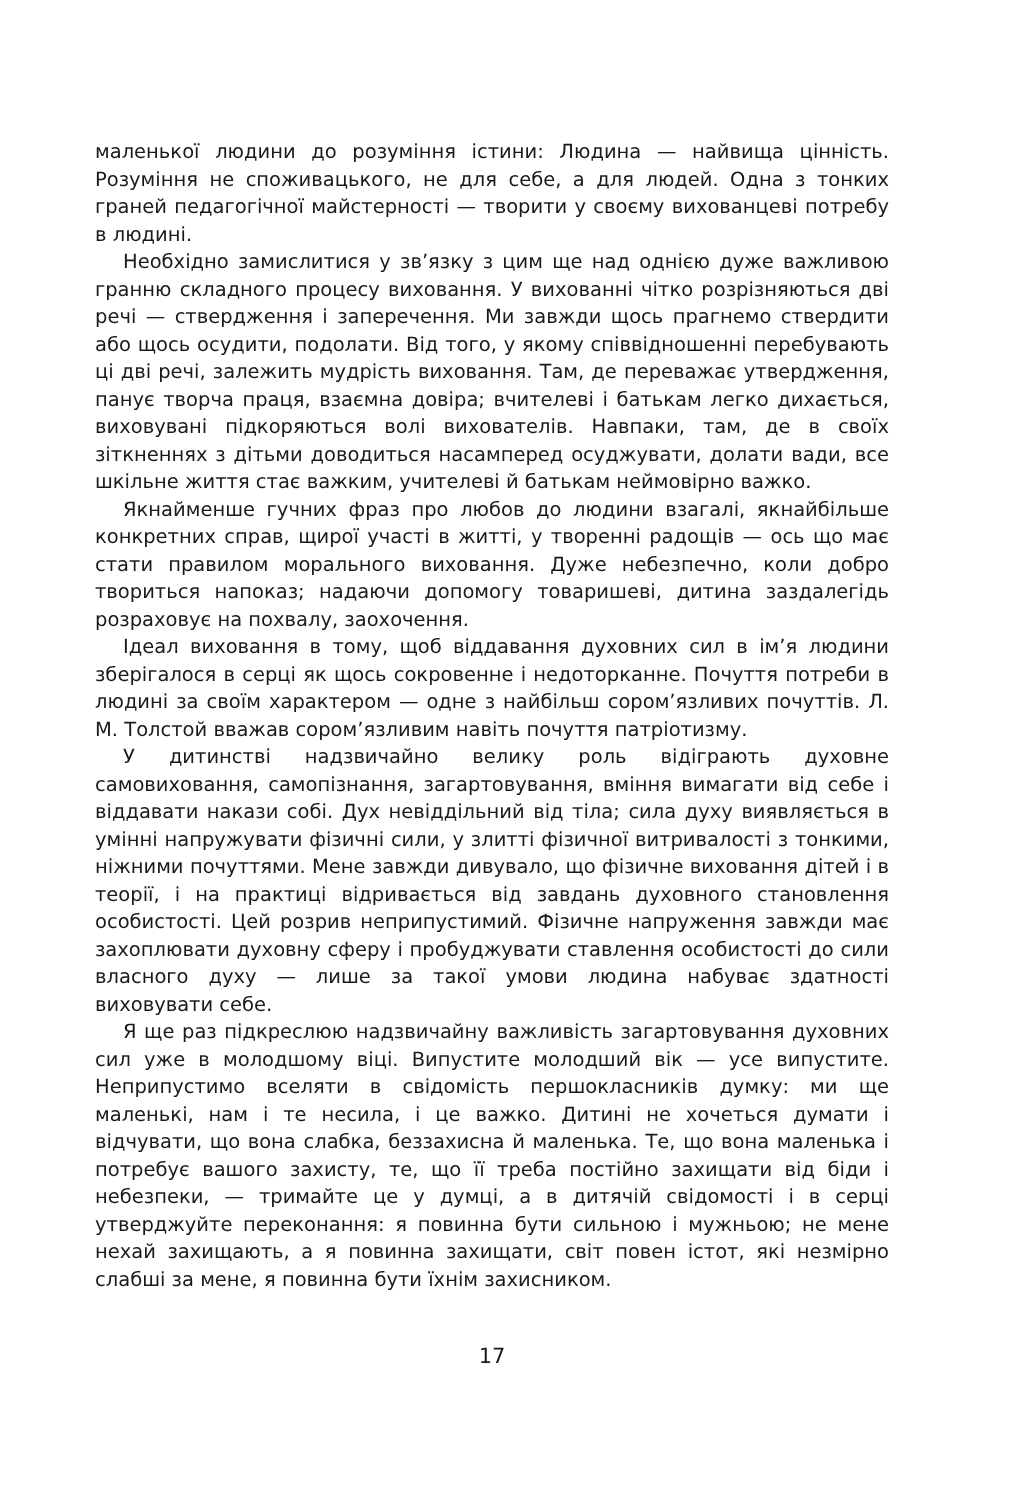маленької людини до розуміння істини: Людина — найвища цінність. Розуміння не споживацького, не для себе, а для людей. Одна з тонких граней педагогічної майстерності — творити у своєму вихованцеві потребу в людині.
Необхідно замислитися у зв’язку з цим ще над однією дуже важливою гранню складного процесу виховання. У вихованні чітко розрізняються дві речі — ствердження і заперечення. Ми завжди щось прагнемо ствердити або щось осудити, подолати. Від того, у якому співвідношенні перебувають ці дві речі, залежить мудрість виховання. Там, де переважає утвердження, панує творча праця, взаємна довіра; вчителеві і батькам легко дихається, виховувані підкоряються волі вихователів. Навпаки, там, де в своїх зіткненнях з дітьми доводиться насамперед осуджувати, долати вади, все шкільне життя стає важким, учителеві й батькам неймовірно важко.
Якнайменше гучних фраз про любов до людини взагалі, якнайбільше конкретних справ, щирої участі в житті, у творенні радощів — ось що має стати правилом морального виховання. Дуже небезпечно, коли добро твориться напоказ; надаючи допомогу товаришеві, дитина заздалегідь розраховує на похвалу, заохочення.
Ідеал виховання в тому, щоб віддавання духовних сил в ім’я людини зберігалося в серці як щось сокровенне і недоторканне. Почуття потреби в людині за своїм характером — одне з найбільш сором’язливих почуттів. Л. М. Толстой вважав сором’язливим навіть почуття патріотизму.
У дитинстві надзвичайно велику роль відіграють духовне самовиховання, самопізнання, загартовування, вміння вимагати від себе і віддавати накази собі. Дух невіддільний від тіла; сила духу виявляється в умінні напружувати фізичні сили, у злитті фізичної витривалості з тонкими, ніжними почуттями. Мене завжди дивувало, що фізичне виховання дітей і в теорії, і на практиці відривається від завдань духовного становлення особистості. Цей розрив неприпустимий. Фізичне напруження завжди має захоплювати духовну сферу і пробуджувати ставлення особистості до сили власного духу — лише за такої умови людина набуває здатності виховувати себе.
Я ще раз підкреслюю надзвичайну важливість загартовування духовних сил уже в молодшому віці. Випустите молодший вік — усе випустите. Неприпустимо вселяти в свідомість першокласників думку: ми ще маленькі, нам і те несила, і це важко. Дитині не хочеться думати і відчувати, що вона слабка, беззахисна й маленька. Те, що вона маленька і потребує вашого захисту, те, що її треба постійно захищати від біди і небезпеки, — тримайте це у думці, а в дитячій свідомості і в серці утверджуйте переконання: я повинна бути сильною і мужньою; не мене нехай захищають, а я повинна захищати, світ повен істот, які незмірно слабші за мене, я повинна бути їхнім захисником.
17